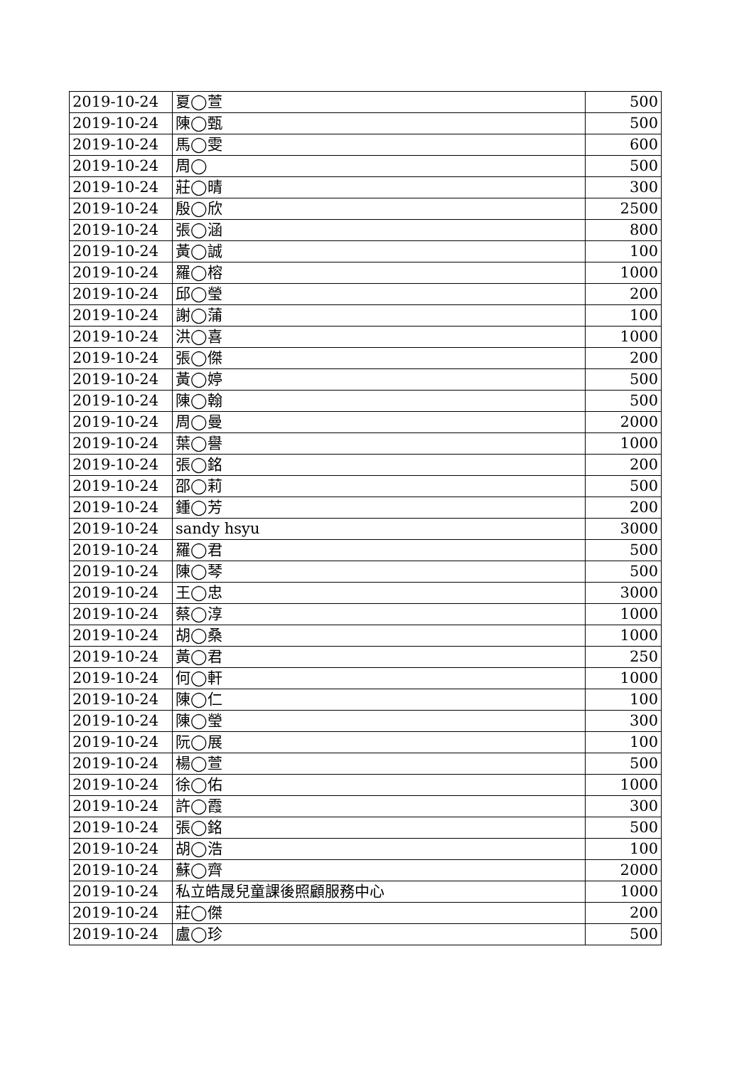| 2019-10-24 | 夏◯萱 | 500 |
| 2019-10-24 | 陳◯甄 | 500 |
| 2019-10-24 | 馬◯雯 | 600 |
| 2019-10-24 | 周◯ | 500 |
| 2019-10-24 | 莊◯晴 | 300 |
| 2019-10-24 | 殷◯欣 | 2500 |
| 2019-10-24 | 張◯涵 | 800 |
| 2019-10-24 | 黃◯誠 | 100 |
| 2019-10-24 | 羅◯榕 | 1000 |
| 2019-10-24 | 邱◯瑩 | 200 |
| 2019-10-24 | 謝◯蒲 | 100 |
| 2019-10-24 | 洪◯喜 | 1000 |
| 2019-10-24 | 張◯傑 | 200 |
| 2019-10-24 | 黃◯婷 | 500 |
| 2019-10-24 | 陳◯翰 | 500 |
| 2019-10-24 | 周◯曼 | 2000 |
| 2019-10-24 | 葉◯譽 | 1000 |
| 2019-10-24 | 張◯銘 | 200 |
| 2019-10-24 | 邵◯莉 | 500 |
| 2019-10-24 | 鍾◯芳 | 200 |
| 2019-10-24 | sandy hsyu | 3000 |
| 2019-10-24 | 羅◯君 | 500 |
| 2019-10-24 | 陳◯琴 | 500 |
| 2019-10-24 | 王◯忠 | 3000 |
| 2019-10-24 | 蔡◯淳 | 1000 |
| 2019-10-24 | 胡◯桑 | 1000 |
| 2019-10-24 | 黃◯君 | 250 |
| 2019-10-24 | 何◯軒 | 1000 |
| 2019-10-24 | 陳◯仁 | 100 |
| 2019-10-24 | 陳◯瑩 | 300 |
| 2019-10-24 | 阮◯展 | 100 |
| 2019-10-24 | 楊◯萱 | 500 |
| 2019-10-24 | 徐◯佑 | 1000 |
| 2019-10-24 | 許◯霞 | 300 |
| 2019-10-24 | 張◯銘 | 500 |
| 2019-10-24 | 胡◯浩 | 100 |
| 2019-10-24 | 蘇◯齊 | 2000 |
| 2019-10-24 | 私立皓晟兒童課後照顧服務中心 | 1000 |
| 2019-10-24 | 莊◯傑 | 200 |
| 2019-10-24 | 盧◯珍 | 500 |